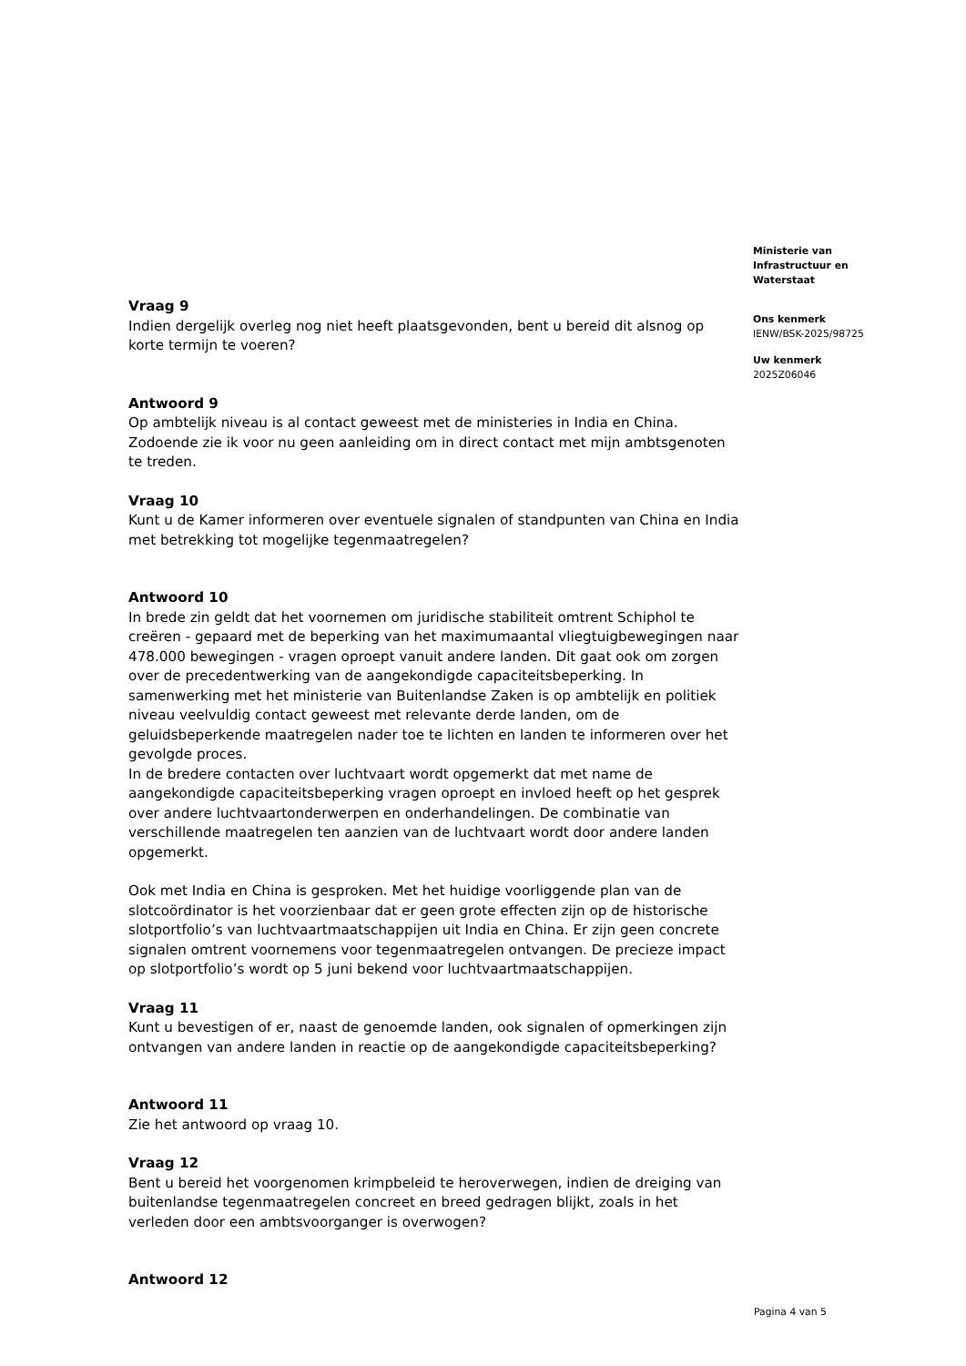Vraag 9
Indien dergelijk overleg nog niet heeft plaatsgevonden, bent u bereid dit alsnog op korte termijn te voeren?
Antwoord 9
Op ambtelijk niveau is al contact geweest met de ministeries in India en China. Zodoende zie ik voor nu geen aanleiding om in direct contact met mijn ambtsgenoten te treden.
Vraag 10
Kunt u de Kamer informeren over eventuele signalen of standpunten van China en India met betrekking tot mogelijke tegenmaatregelen?
Antwoord 10
In brede zin geldt dat het voornemen om juridische stabiliteit omtrent Schiphol te creëren - gepaard met de beperking van het maximumaantal vliegtuigbewegingen naar 478.000 bewegingen - vragen oproept vanuit andere landen. Dit gaat ook om zorgen over de precedentwerking van de aangekondigde capaciteitsbeperking. In samenwerking met het ministerie van Buitenlandse Zaken is op ambtelijk en politiek niveau veelvuldig contact geweest met relevante derde landen, om de geluidsbeperkende maatregelen nader toe te lichten en landen te informeren over het gevolgde proces.
In de bredere contacten over luchtvaart wordt opgemerkt dat met name de aangekondigde capaciteitsbeperking vragen oproept en invloed heeft op het gesprek over andere luchtvaartonderwerpen en onderhandelingen. De combinatie van verschillende maatregelen ten aanzien van de luchtvaart wordt door andere landen opgemerkt.
Ook met India en China is gesproken. Met het huidige voorliggende plan van de slotcoördinator is het voorzienbaar dat er geen grote effecten zijn op de historische slotportfolio’s van luchtvaartmaatschappijen uit India en China. Er zijn geen concrete signalen omtrent voornemens voor tegenmaatregelen ontvangen. De precieze impact op slotportfolio’s wordt op 5 juni bekend voor luchtvaartmaatschappijen.
Vraag 11
Kunt u bevestigen of er, naast de genoemde landen, ook signalen of opmerkingen zijn ontvangen van andere landen in reactie op de aangekondigde capaciteitsbeperking?
Antwoord 11
Zie het antwoord op vraag 10.
Vraag 12
Bent u bereid het voorgenomen krimpbeleid te heroverwegen, indien de dreiging van buitenlandse tegenmaatregelen concreet en breed gedragen blijkt, zoals in het verleden door een ambtsvoorganger is overwogen?
Antwoord 12
Ministerie van
Infrastructuur en
Waterstaat
Ons kenmerk
IENW/BSK-2025/98725
Uw kenmerk
2025Z06046
Pagina 4 van 5